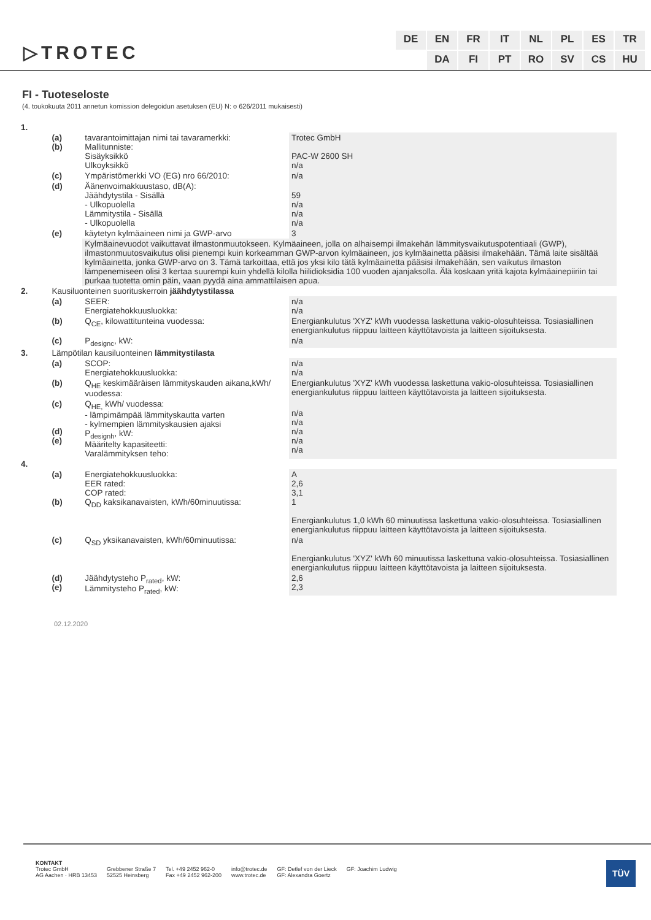▷TROTEC
DE EN FR IT NL PL ES TR DA FI PT RO SV CS HU
FI - Tuoteseloste
(4. toukokuuta 2011 annetun komission delegoidun asetuksen (EU) N: o 626/2011 mukaisesti)
| 1. | | | |
| | (a) (b) | tavarantoimittajan nimi tai tavaramerkki: Mallitunniste: Sisäyksikkö Ulkoyksikkö | Trotec GmbH PAC-W 2600 SH n/a |
| | (c) | Ympäristömerkki VO (EG) nro 66/2010: | n/a |
| | (d) | Äänenvoimakkuustaso, dB(A): Jäähdytystila - Sisällä - Ulkopuolella Lämmitystila - Sisällä - Ulkopuolella | 59 n/a n/a n/a |
| | (e) | käytetyn kylmäaineen nimi ja GWP-arvo | 3 |
| | | Kylmäainevuodot vaikuttavat ilmastonmuutokseen. Kylmäaineen, jolla on alhaisempi ilmakehän lämmitysvaikutuspotentiaali (GWP), ilmastonmuutosvaikutus olisi pienempi kuin korkeamman GWP-arvon kylmäaineen, jos kylmäainetta pääsisi ilmakehään. Tämä laite sisältää kylmäainetta, jonka GWP-arvo on 3. Tämä tarkoittaa, että jos yksi kilo tätä kylmäainetta pääsisi ilmakehään, sen vaikutus ilmaston lämpenemiseen olisi 3 kertaa suurempi kuin yhdellä kilolla hiilidioksidia 100 vuoden ajanjaksolla. Älä koskaan yritä kajota kylmäainepiiriin tai purkaa tuotetta omin päin, vaan pyydä aina ammattilaisen apua. | |
| 2. | Kausiluonteinen suorituskerroin jäähdytystilassa | | |
| | (a) | SEER: Energiatehokkuusluokka: | n/a n/a |
| | (b) | Q<sub>CE</sub>, kilowattitunteina vuodessa: | Energiankulutus 'XYZ' kWh vuodessa laskettuna vakio-olosuhteissa. Tosiasiallinen energiankulutus riippuu laitteen käyttötavoista ja laitteen sijoituksesta. |
| | (c) | P<sub>designc</sub>, kW: | n/a |
| 3. | Lämpötilan kausiluonteinen lämmitystilasta | | |
| | (a) | SCOP: Energiatehokkuusluokka: | n/a n/a |
| | (b) | Q<sub>HE</sub> keskimääräisen lämmityskauden aikana,kWh/ vuodessa: | Energiankulutus 'XYZ' kWh vuodessa laskettuna vakio-olosuhteissa. Tosiasiallinen energiankulutus riippuu laitteen käyttötavoista ja laitteen sijoituksesta. |
| | (c) (d) (e) | Q<sub>HE,</sub> kWh/ vuodessa: - lämpimämpää lämmityskautta varten - kylmempien lämmityskausien ajaksi P<sub>designh</sub>, kW: Määritelty kapasiteetti: Varalämmityksen teho: | n/a n/a n/a n/a n/a |
| 4. | | | |
| | (a) (b) | Energiatehokkuusluokka: EER rated: COP rated: Q<sub>DD</sub> kaksikanavaisten, kWh/60minuutissa: | A 2,6 3,1 1 Energiankulutus 1,0 kWh 60 minuutissa laskettuna vakio-olosuhteissa. Tosiasiallinen energiankulutus riippuu laitteen käyttötavoista ja laitteen sijoituksesta. |
| | (c) | Q<sub>SD</sub> yksikanavaisten, kWh/60minuutissa: | n/a Energiankulutus 'XYZ' kWh 60 minuutissa laskettuna vakio-olosuhteissa. Tosiasiallinen energiankulutus riippuu laitteen käyttötavoista ja laitteen sijoituksesta. |
| | (d) (e) | Jäähdytysteho P<sub>rated</sub>, kW: Lämmitysteho P<sub>rated</sub>, kW: | 2,6 2,3 |
02.12.2020
KONTAKT
Trotec GmbH
AG Aachen · HRB 13453
Grebbener Straße 7
52525 Heinsberg
Tel. +49 2452 962-0
Fax +49 2452 962-200
info@trotec.de
www.trotec.de
GF: Detlef von der Lieck
GF: Alexandra Goertz
GF: Joachim Ludwig
TÜV